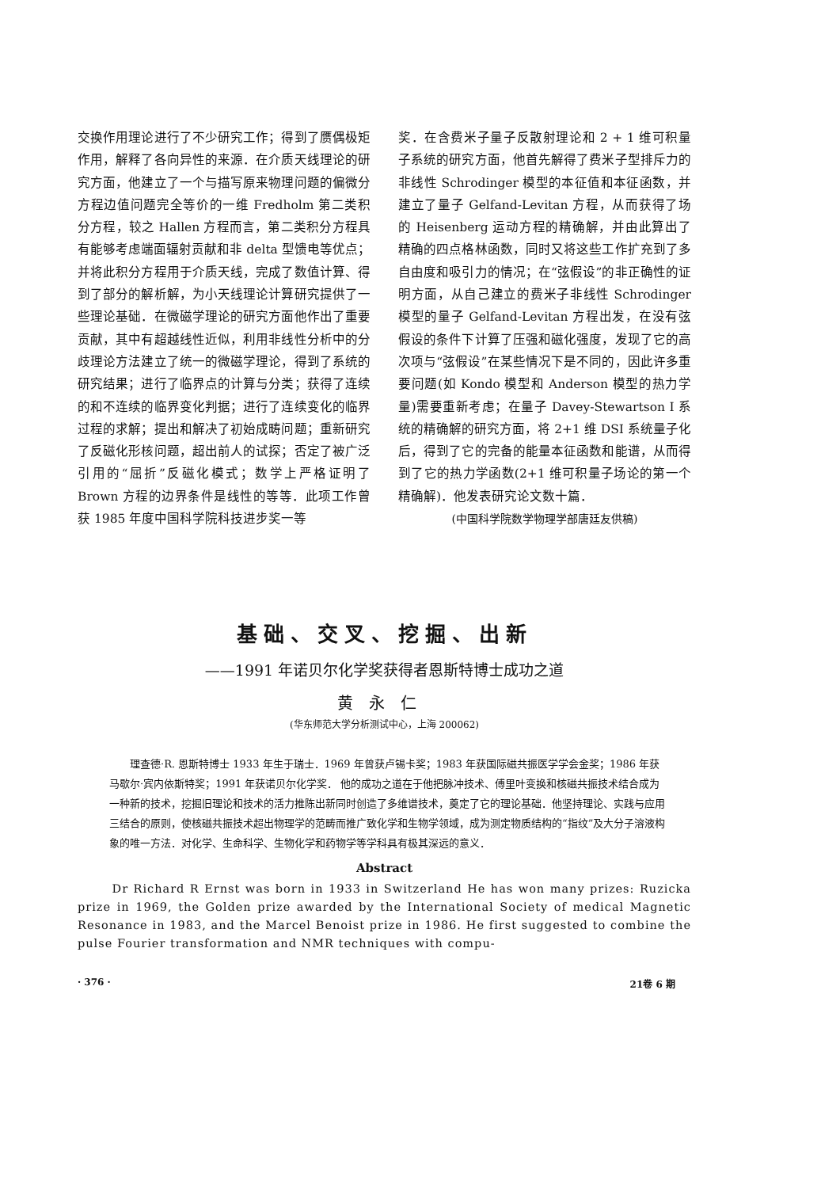交换作用理论进行了不少研究工作；得到了赝偶极矩作用，解释了各向异性的来源．在介质天线理论的研究方面，他建立了一个与描写原来物理问题的偏微分方程边值问题完全等价的一维 Fredholm 第二类积分方程，较之 Hallen 方程而言，第二类积分方程具有能够考虑端面辐射贡献和非 delta 型馈电等优点；并将此积分方程用于介质天线，完成了数值计算、得到了部分的解析解，为小天线理论计算研究提供了一些理论基础．在微磁学理论的研究方面他作出了重要贡献，其中有超越线性近似，利用非线性分析中的分歧理论方法建立了统一的微磁学理论，得到了系统的研究结果；进行了临界点的计算与分类；获得了连续的和不连续的临界变化判据；进行了连续变化的临界过程的求解；提出和解决了初始成畴问题；重新研究了反磁化形核问题，超出前人的试探；否定了被广泛引用的“屈折”反磁化模式；数学上严格证明了 Brown 方程的边界条件是线性的等等．此项工作曾获 1985 年度中国科学院科技进步奖一等
奖．在含费米子量子反散射理论和 2 + 1 维可积量子系统的研究方面，他首先解得了费米子型排斥力的非线性 Schrodinger 模型的本征值和本征函数，并建立了量子 Gelfand-Levitan 方程，从而获得了场的 Heisenberg 运动方程的精确解，并由此算出了精确的四点格林函数，同时又将这些工作扩充到了多自由度和吸引力的情况；在“弦假设”的非正确性的证明方面，从自己建立的费米子非线性 Schrodinger 模型的量子 Gelfand-Levitan 方程出发，在没有弦假设的条件下计算了压强和磁化强度，发现了它的高次项与“弦假设”在某些情况下是不同的，因此许多重要问题(如 Kondo 模型和 Anderson 模型的热力学量)需要重新考虑；在量子 Davey-Stewartson I 系统的精确解的研究方面，将 2+1 维 DSI 系统量子化后，得到了它的完备的能量本征函数和能谱，从而得到了它的热力学函数(2+1 维可积量子场论的第一个精确解)．他发表研究论文数十篇．
(中国科学院数学物理学部唐廷友供稿)
基础、交叉、挖掘、出新
——1991 年诺贝尔化学奖获得者恩斯特博士成功之道
黄永仁
(华东师范大学分析测试中心，上海 200062)
理查德·R. 恩斯特博士 1933 年生于瑞士．1969 年曾获卢锡卡奖；1983 年获国际磁共振医学学会金奖；1986 年获马歇尔·宾内依斯特奖；1991 年获诺贝尔化学奖． 他的成功之道在于他把脉冲技术、傅里叶变换和核磁共振技术结合成为一种新的技术，挖掘旧理论和技术的活力推陈出新同时创造了多维谱技术，奠定了它的理论基础．他坚持理论、实践与应用三结合的原则，使核磁共振技术超出物理学的范畴而推广致化学和生物学领域，成为测定物质结构的“指纹”及大分子溶液构象的唯一方法．对化学、生命科学、生物化学和药物学等学科具有极其深远的意义．
Abstract
Dr Richard R Ernst was born in 1933 in Switzerland He has won many prizes: Ruzicka prize in 1969, the Golden prize awarded by the International Society of medical Magnetic Resonance in 1983, and the Marcel Benoist prize in 1986. He first suggested to combine the pulse Fourier transformation and NMR techniques with compu-
· 376 · 21卷 6 期